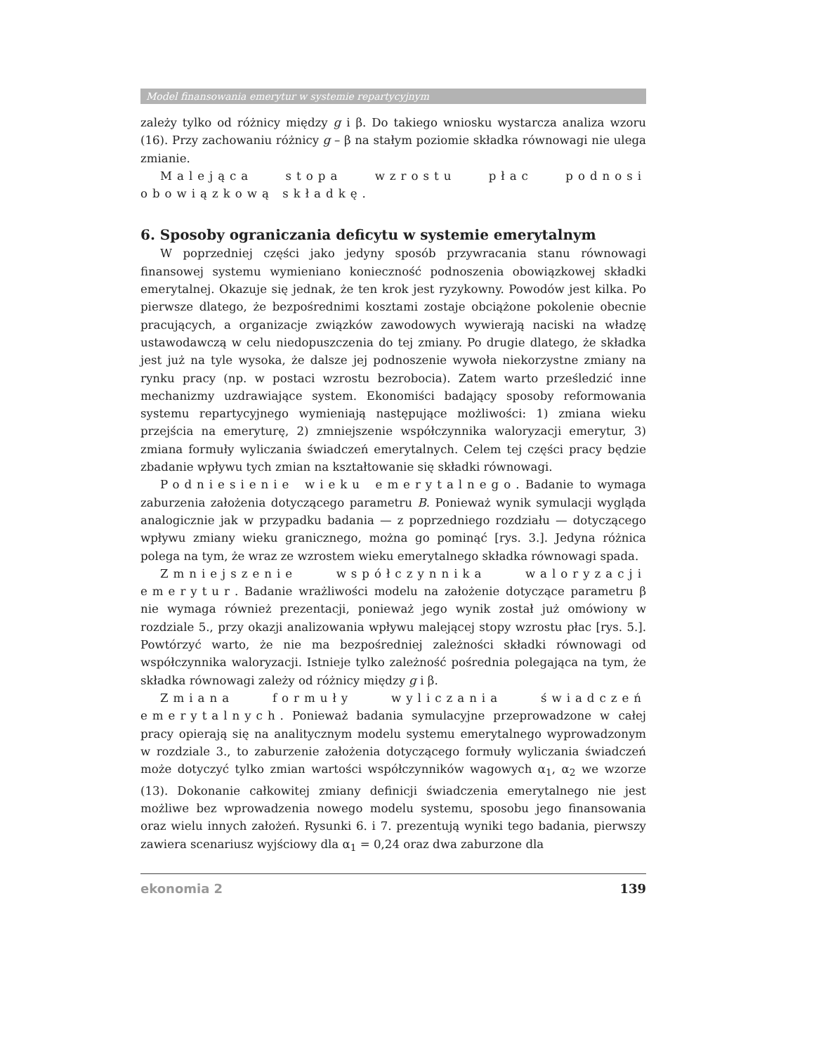Model finansowania emerytur w systemie repartycyjnym
zależy tylko od różnicy między g i β. Do takiego wniosku wystarcza analiza wzoru (16). Przy zachowaniu różnicy g – β na stałym poziomie składka równowagi nie ulega zmianie.
Malejąca stopa wzrostu płac podnosi obowiązkową składkę.
6. Sposoby ograniczania deficytu w systemie emerytalnym
W poprzedniej części jako jedyny sposób przywracania stanu równowagi finansowej systemu wymieniano konieczność podnoszenia obowiązkowej składki emerytalnej. Okazuje się jednak, że ten krok jest ryzykowny. Powodów jest kilka. Po pierwsze dlatego, że bezpośrednimi kosztami zostaje obciążone pokolenie obecnie pracujących, a organizacje związków zawodowych wywierają naciski na władzę ustawodawczą w celu niedopuszczenia do tej zmiany. Po drugie dlatego, że składka jest już na tyle wysoka, że dalsze jej podnoszenie wywoła niekorzystne zmiany na rynku pracy (np. w postaci wzrostu bezrobocia). Zatem warto prześledzić inne mechanizmy uzdrawiające system. Ekonomiści badający sposoby reformowania systemu repartycyjnego wymieniają następujące możliwości: 1) zmiana wieku przejścia na emeryturę, 2) zmniejszenie współczynnika waloryzacji emerytur, 3) zmiana formuły wyliczania świadczeń emerytalnych. Celem tej części pracy będzie zbadanie wpływu tych zmian na kształtowanie się składki równowagi.
Podniesienie wieku emerytalnego. Badanie to wymaga zaburzenia założenia dotyczącego parametru B. Ponieważ wynik symulacji wygląda analogicznie jak w przypadku badania — z poprzedniego rozdziału — dotyczącego wpływu zmiany wieku granicznego, można go pominąć [rys. 3.]. Jedyna różnica polega na tym, że wraz ze wzrostem wieku emerytalnego składka równowagi spada.
Zmniejszenie współczynnika waloryzacji emerytur. Badanie wrażliwości modelu na założenie dotyczące parametru β nie wymaga również prezentacji, ponieważ jego wynik został już omówiony w rozdziale 5., przy okazji analizowania wpływu malejącej stopy wzrostu płac [rys. 5.]. Powtórzyć warto, że nie ma bezpośredniej zależności składki równowagi od współczynnika waloryzacji. Istnieje tylko zależność pośrednia polegająca na tym, że składka równowagi zależy od różnicy między g i β.
Zmiana formuły wyliczania świadczeń emerytalnych. Ponieważ badania symulacyjne przeprowadzone w całej pracy opierają się na analitycznym modelu systemu emerytalnego wyprowadzonym w rozdziale 3., to zaburzenie założenia dotyczącego formuły wyliczania świadczeń może dotyczyć tylko zmian wartości współczynników wagowych α<sub>1</sub>, α<sub>2</sub> we wzorze (13). Dokonanie całkowitej zmiany definicji świadczenia emerytalnego nie jest możliwe bez wprowadzenia nowego modelu systemu, sposobu jego finansowania oraz wielu innych założeń. Rysunki 6. i 7. prezentują wyniki tego badania, pierwszy zawiera scenariusz wyjściowy dla α<sub>1</sub> = 0,24 oraz dwa zaburzone dla
ekonomia 2 139